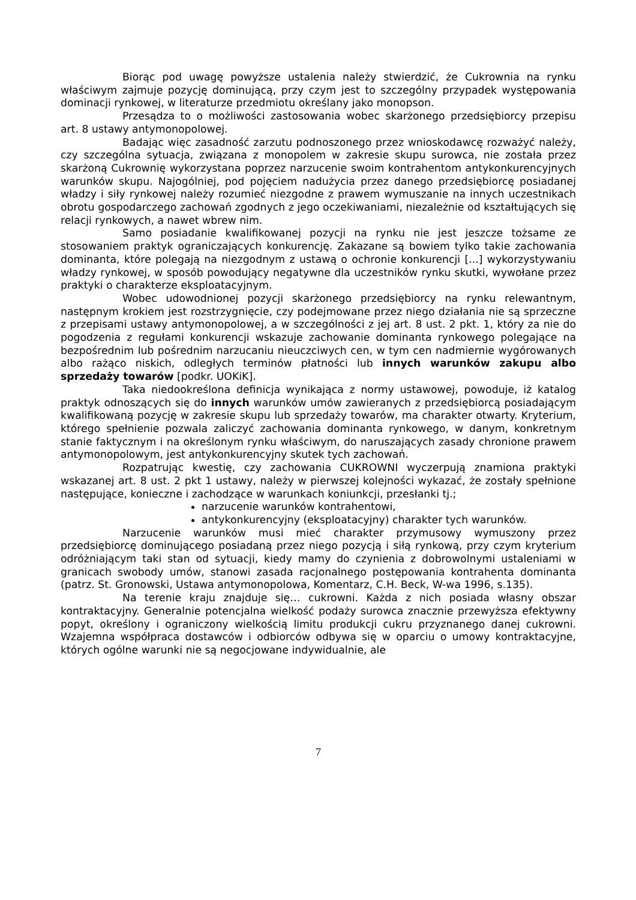Biorąc pod uwagę powyższe ustalenia należy stwierdzić, że Cukrownia na rynku właściwym zajmuje pozycję dominującą, przy czym jest to szczególny przypadek występowania dominacji rynkowej, w literaturze przedmiotu określany jako monopson.
Przesądza to o możliwości zastosowania wobec skarżonego przedsiębiorcy przepisu art. 8 ustawy antymonopolowej.
Badając więc zasadność zarzutu podnoszonego przez wnioskodawcę rozważyć należy, czy szczególna sytuacja, związana z monopolem w zakresie skupu surowca, nie została przez skarżoną Cukrownię wykorzystana poprzez narzucenie swoim kontrahentom antykonkurencyjnych warunków skupu. Najogólniej, pod pojęciem nadużycia przez danego przedsiębiorcę posiadanej władzy i siły rynkowej należy rozumieć niezgodne z prawem wymuszanie na innych uczestnikach obrotu gospodarczego zachowań zgodnych z jego oczekiwaniami, niezależnie od kształtujących się relacji rynkowych, a nawet wbrew nim.
Samo posiadanie kwalifikowanej pozycji na rynku nie jest jeszcze tożsame ze stosowaniem praktyk ograniczających konkurencję. Zakazane są bowiem tylko takie zachowania dominanta, które polegają na niezgodnym z ustawą o ochronie konkurencji [...] wykorzystywaniu władzy rynkowej, w sposób powodujący negatywne dla uczestników rynku skutki, wywołane przez praktyki o charakterze eksploatacyjnym.
Wobec udowodnionej pozycji skarżonego przedsiębiorcy na rynku relewantnym, następnym krokiem jest rozstrzygnięcie, czy podejmowane przez niego działania nie są sprzeczne z przepisami ustawy antymonopolowej, a w szczególności z jej art. 8 ust. 2 pkt. 1, który za nie do pogodzenia z regułami konkurencji wskazuje zachowanie dominanta rynkowego polegające na bezpośrednim lub pośrednim narzucaniu nieuczciwych cen, w tym cen nadmiernie wygórowanych albo rażąco niskich, odległych terminów płatności lub innych warunków zakupu albo sprzedaży towarów [podkr. UOKiK].
Taka niedookreślona definicja wynikająca z normy ustawowej, powoduje, iż katalog praktyk odnoszących się do innych warunków umów zawieranych z przedsiębiorcą posiadającym kwalifikowaną pozycję w zakresie skupu lub sprzedaży towarów, ma charakter otwarty. Kryterium, którego spełnienie pozwala zaliczyć zachowania dominanta rynkowego, w danym, konkretnym stanie faktycznym i na określonym rynku właściwym, do naruszających zasady chronione prawem antymonopolowym, jest antykonkurencyjny skutek tych zachowań.
Rozpatrując kwestię, czy zachowania CUKROWNI wyczerpują znamiona praktyki wskazanej art. 8 ust. 2 pkt 1 ustawy, należy w pierwszej kolejności wykazać, że zostały spełnione następujące, konieczne i zachodzące w warunkach koniunkcji, przesłanki tj.;
narzucenie warunków kontrahentowi,
antykonkurencyjny (eksploatacyjny) charakter tych warunków.
Narzucenie warunków musi mieć charakter przymusowy wymuszony przez przedsiębiorcę dominującego posiadaną przez niego pozycją i siłą rynkową, przy czym kryterium odróżniającym taki stan od sytuacji, kiedy mamy do czynienia z dobrowolnymi ustaleniami w granicach swobody umów, stanowi zasada racjonalnego postępowania kontrahenta dominanta (patrz. St. Gronowski, Ustawa antymonopolowa, Komentarz, C.H. Beck, W-wa 1996, s.135).
Na terenie kraju znajduje się… cukrowni. Każda z nich posiada własny obszar kontraktacyjny. Generalnie potencjalna wielkość podaży surowca znacznie przewyższa efektywny popyt, określony i ograniczony wielkością limitu produkcji cukru przyznanego danej cukrowni. Wzajemna współpraca dostawców i odbiorców odbywa się w oparciu o umowy kontraktacyjne, których ogólne warunki nie są negocjowane indywidualnie, ale
7